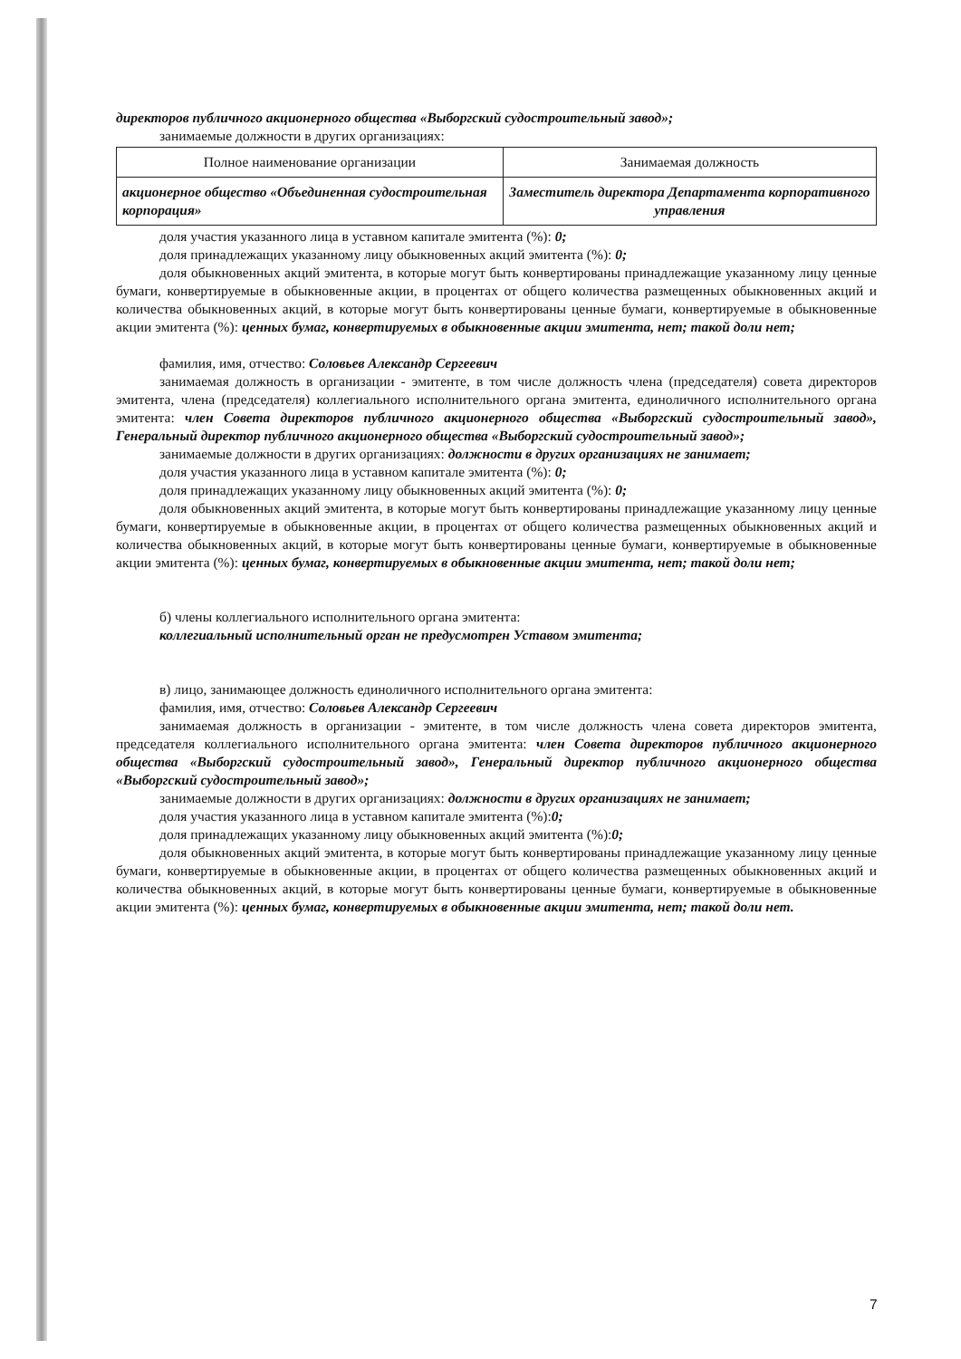директоров публичного акционерного общества «Выборгский судостроительный завод»;
занимаемые должности в других организациях:
| Полное наименование организации | Занимаемая должность |
| --- | --- |
| акционерное общество «Объединенная судостроительная корпорация» | Заместитель директора Департамента корпоративного управления |
доля участия указанного лица в уставном капитале эмитента (%): 0;
доля принадлежащих указанному лицу обыкновенных акций эмитента (%): 0;
доля обыкновенных акций эмитента, в которые могут быть конвертированы принадлежащие указанному лицу ценные бумаги, конвертируемые в обыкновенные акции, в процентах от общего количества размещенных обыкновенных акций и количества обыкновенных акций, в которые могут быть конвертированы ценные бумаги, конвертируемые в обыкновенные акции эмитента (%): ценных бумаг, конвертируемых в обыкновенные акции эмитента, нет; такой доли нет;
фамилия, имя, отчество: Соловьев Александр Сергеевич
занимаемая должность в организации - эмитенте, в том числе должность члена (председателя) совета директоров эмитента, члена (председателя) коллегиального исполнительного органа эмитента, единоличного исполнительного органа эмитента: член Совета директоров публичного акционерного общества «Выборгский судостроительный завод», Генеральный директор публичного акционерного общества «Выборгский судостроительный завод»;
занимаемые должности в других организациях: должности в других организациях не занимает;
доля участия указанного лица в уставном капитале эмитента (%): 0;
доля принадлежащих указанному лицу обыкновенных акций эмитента (%): 0;
доля обыкновенных акций эмитента, в которые могут быть конвертированы принадлежащие указанному лицу ценные бумаги, конвертируемые в обыкновенные акции, в процентах от общего количества размещенных обыкновенных акций и количества обыкновенных акций, в которые могут быть конвертированы ценные бумаги, конвертируемые в обыкновенные акции эмитента (%): ценных бумаг, конвертируемых в обыкновенные акции эмитента, нет; такой доли нет;
б) члены коллегиального исполнительного органа эмитента:
коллегиальный исполнительный орган не предусмотрен Уставом эмитента;
в) лицо, занимающее должность единоличного исполнительного органа эмитента:
фамилия, имя, отчество: Соловьев Александр Сергеевич
занимаемая должность в организации - эмитенте, в том числе должность члена совета директоров эмитента, председателя коллегиального исполнительного органа эмитента: член Совета директоров публичного акционерного общества «Выборгский судостроительный завод», Генеральный директор публичного акционерного общества «Выборгский судостроительный завод»;
занимаемые должности в других организациях: должности в других организациях не занимает;
доля участия указанного лица в уставном капитале эмитента (%):0;
доля принадлежащих указанному лицу обыкновенных акций эмитента (%):0;
доля обыкновенных акций эмитента, в которые могут быть конвертированы принадлежащие указанному лицу ценные бумаги, конвертируемые в обыкновенные акции, в процентах от общего количества размещенных обыкновенных акций и количества обыкновенных акций, в которые могут быть конвертированы ценные бумаги, конвертируемые в обыкновенные акции эмитента (%): ценных бумаг, конвертируемых в обыкновенные акции эмитента, нет; такой доли нет.
7